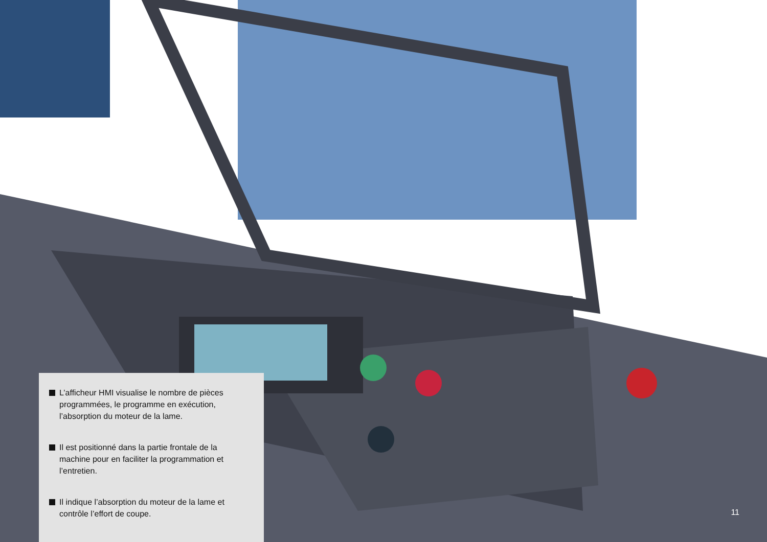L’afficheur HMI visualise le nombre de pièces programmées, le programme en exécution, l’absorption du moteur de la lame.
Il est positionné dans la partie frontale de la machine pour en faciliter la programmation et l’entretien.
Il indique l’absorption du moteur de la lame et contrôle l’effort de coupe.
11